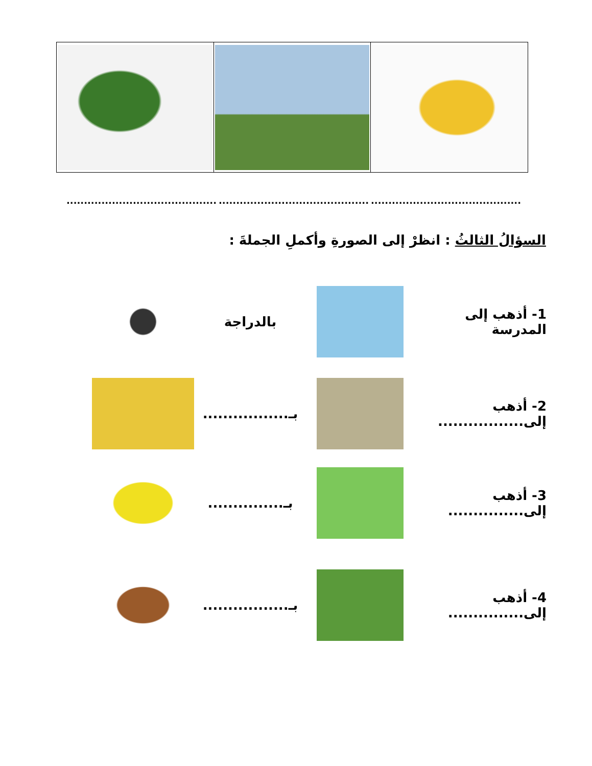.................................................................................................................................
السؤالُ الثالثُ : انظرْ إلى الصورةِ وأكملِ الجملةَ :
1- أذهب إلى المدرسة
بالدراجة
2- أذهب إلى.................
بـ.................
3- أذهب إلى...............
بـ...............
4- أذهب إلى...............
بـ.................